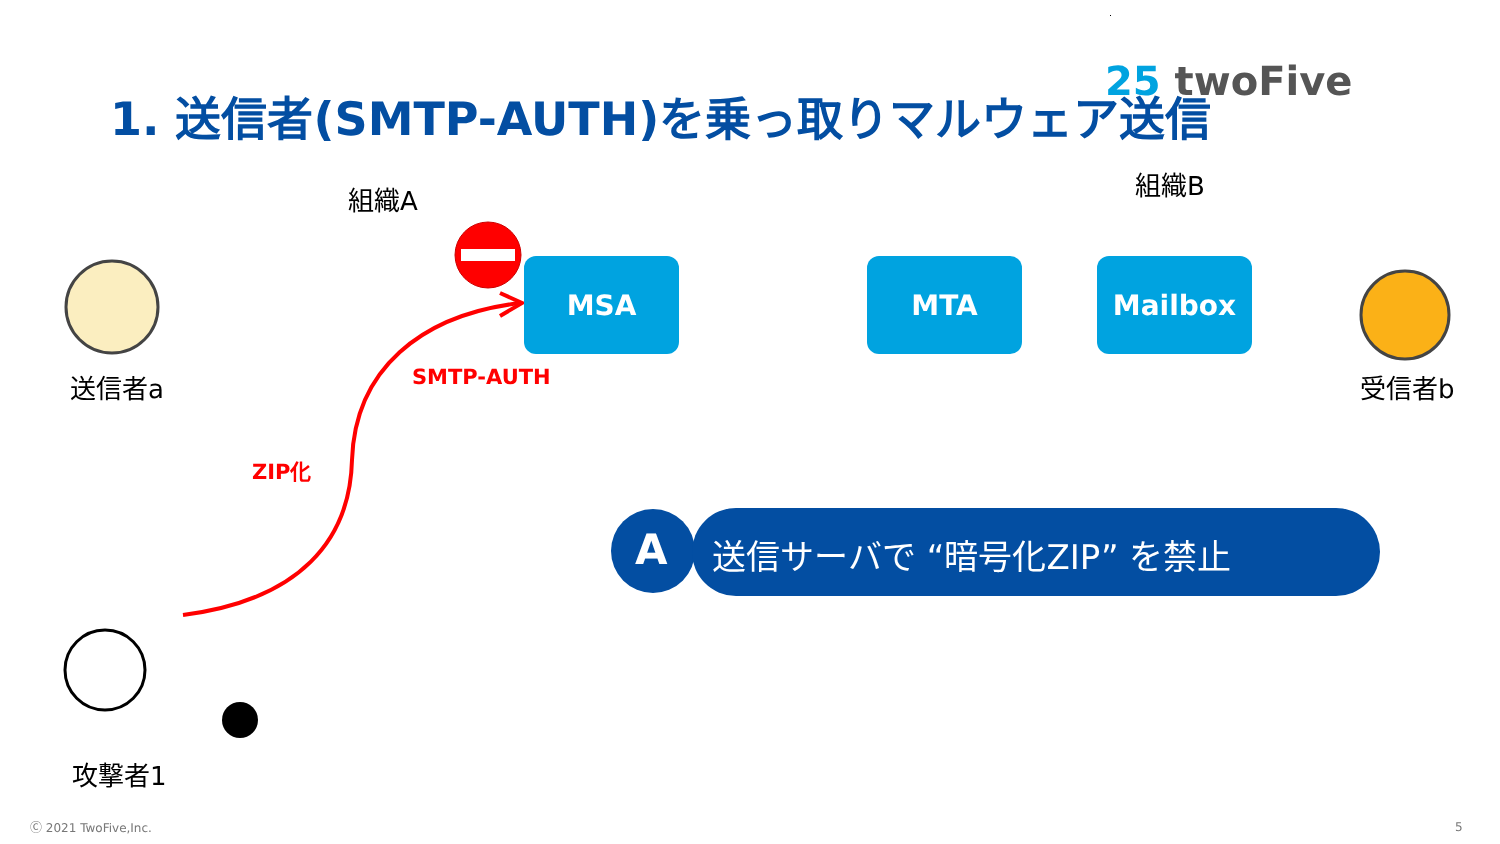25 twoFive
1. 送信者(SMTP-AUTH)を乗っ取りマルウェア送信
組織A 組織B
MSA MTA Mailbox
送信者a 受信者b
SMTP-AUTH
ZIP化
攻撃者1
A 送信サーバで “暗号化ZIP” を禁止
Ⓒ 2021 TwoFive,Inc. 5